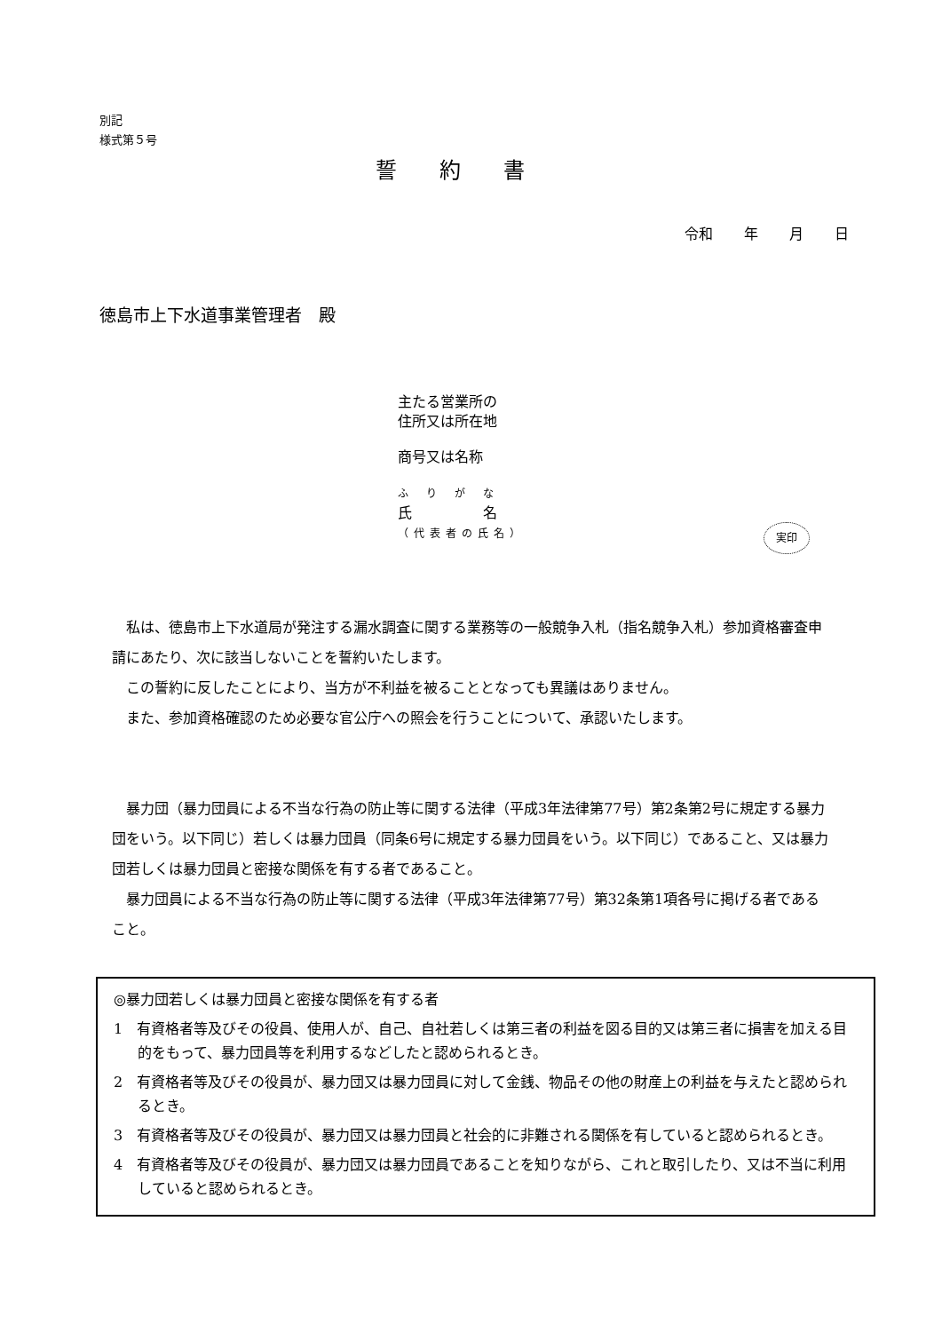別記
様式第５号
誓約書
令和 年 月 日
徳島市上下水道事業管理者　殿
主たる営業所の
住所又は所在地
商号又は名称
ふりがな
氏　　　　　名
（代表者の氏名）
実印
私は、徳島市上下水道局が発注する漏水調査に関する業務等の一般競争入札（指名競争入札）参加資格審査申請にあたり、次に該当しないことを誓約いたします。
この誓約に反したことにより、当方が不利益を被ることとなっても異議はありません。
また、参加資格確認のため必要な官公庁への照会を行うことについて、承認いたします。
暴力団（暴力団員による不当な行為の防止等に関する法律（平成3年法律第77号）第2条第2号に規定する暴力団をいう。以下同じ）若しくは暴力団員（同条6号に規定する暴力団員をいう。以下同じ）であること、又は暴力団若しくは暴力団員と密接な関係を有する者であること。
暴力団員による不当な行為の防止等に関する法律（平成3年法律第77号）第32条第1項各号に掲げる者であること。
◎暴力団若しくは暴力団員と密接な関係を有する者
1　有資格者等及びその役員、使用人が、自己、自社若しくは第三者の利益を図る目的又は第三者に損害を加える目的をもって、暴力団員等を利用するなどしたと認められるとき。
2　有資格者等及びその役員が、暴力団又は暴力団員に対して金銭、物品その他の財産上の利益を与えたと認められるとき。
3　有資格者等及びその役員が、暴力団又は暴力団員と社会的に非難される関係を有していると認められるとき。
4　有資格者等及びその役員が、暴力団又は暴力団員であることを知りながら、これと取引したり、又は不当に利用していると認められるとき。